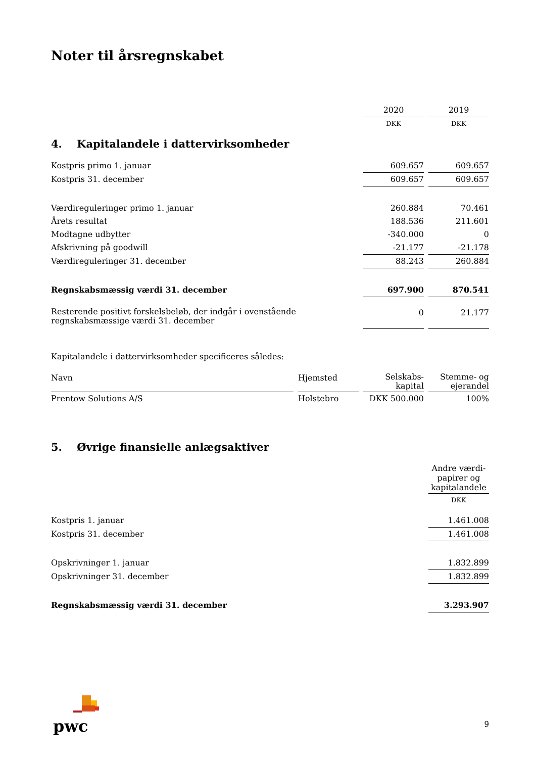Noter til årsregnskabet
| | 2020 | 2019 |
| | DKK | DKK |
4. Kapitalandele i dattervirksomheder
| Kostpris primo 1. januar | 609.657 | 609.657 |
| Kostpris 31. december | 609.657 | 609.657 |
| Værdireguleringer primo 1. januar | 260.884 | 70.461 |
| Årets resultat | 188.536 | 211.601 |
| Modtagne udbytter | -340.000 | 0 |
| Afskrivning på goodwill | -21.177 | -21.178 |
| Værdireguleringer 31. december | 88.243 | 260.884 |
| Regnskabsmæssig værdi 31. december | 697.900 | 870.541 |
| Resterende positivt forskelsbeløb, der indgår i ovenstående regnskabsmæssige værdi 31. december | 0 | 21.177 |
Kapitalandele i dattervirksomheder specificeres således:
| Navn | Hjemsted | Selskabs- kapital | Stemme- og ejerandel |
| Prentow Solutions A/S | Holstebro | DKK 500.000 | 100% |
5. Øvrige finansielle anlægsaktiver
| | Andre værdi- papirer og kapitalandele |
| | DKK |
| Kostpris 1. januar | 1.461.008 |
| Kostpris 31. december | 1.461.008 |
| Opskrivninger 1. januar | 1.832.899 |
| Opskrivninger 31. december | 1.832.899 |
| Regnskabsmæssig værdi 31. december | 3.293.907 |
pwc
9